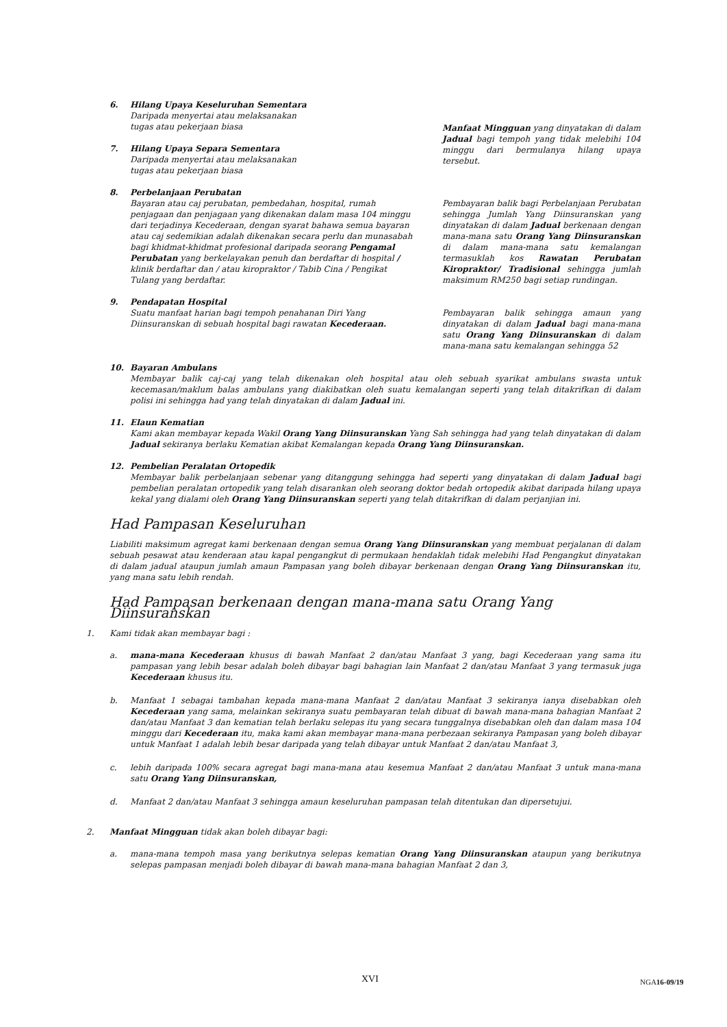6. Hilang Upaya Keseluruhan Sementara
Daripada menyertai atau melaksanakan
tugas atau pekerjaan biasa
7. Hilang Upaya Separa Sementara
Daripada menyertai atau melaksanakan
tugas atau pekerjaan biasa
Manfaat Mingguan yang dinyatakan di dalam Jadual bagi tempoh yang tidak melebihi 104 minggu dari bermulanya hilang upaya tersebut.
8. Perbelanjaan Perubatan
Bayaran atau caj perubatan, pembedahan, hospital, rumah penjagaan dan penjagaan yang dikenakan dalam masa 104 minggu dari terjadinya Kecederaan, dengan syarat bahawa semua bayaran atau caj sedemikian adalah dikenakan secara perlu dan munasabah bagi khidmat-khidmat profesional daripada seorang Pengamal Perubatan yang berkelayakan penuh dan berdaftar di hospital / klinik berdaftar dan / atau kiropraktor / Tabib Cina / Pengikat Tulang yang berdaftar.
Pembayaran balik bagi Perbelanjaan Perubatan sehingga Jumlah Yang Diinsuranskan yang dinyatakan di dalam Jadual berkenaan dengan mana-mana satu Orang Yang Diinsuranskan di dalam mana-mana satu kemalangan termasuklah kos Rawatan Perubatan Kiropraktor/ Tradisional sehingga jumlah maksimum RM250 bagi setiap rundingan.
9. Pendapatan Hospital
Suatu manfaat harian bagi tempoh penahanan Diri Yang Diinsuranskan di sebuah hospital bagi rawatan Kecederaan.
Pembayaran balik sehingga amaun yang dinyatakan di dalam Jadual bagi mana-mana satu Orang Yang Diinsuranskan di dalam mana-mana satu kemalangan sehingga 52
10. Bayaran Ambulans
Membayar balik caj-caj yang telah dikenakan oleh hospital atau oleh sebuah syarikat ambulans swasta untuk kecemasan/maklum balas ambulans yang diakibatkan oleh suatu kemalangan seperti yang telah ditakrifkan di dalam polisi ini sehingga had yang telah dinyatakan di dalam Jadual ini.
11. Elaun Kematian
Kami akan membayar kepada Wakil Orang Yang Diinsuranskan Yang Sah sehingga had yang telah dinyatakan di dalam Jadual sekiranya berlaku Kematian akibat Kemalangan kepada Orang Yang Diinsuranskan.
12. Pembelian Peralatan Ortopedik
Membayar balik perbelanjaan sebenar yang ditanggung sehingga had seperti yang dinyatakan di dalam Jadual bagi pembelian peralatan ortopedik yang telah disarankan oleh seorang doktor bedah ortopedik akibat daripada hilang upaya kekal yang dialami oleh Orang Yang Diinsuranskan seperti yang telah ditakrifkan di dalam perjanjian ini.
Had Pampasan Keseluruhan
Liabiliti maksimum agregat kami berkenaan dengan semua Orang Yang Diinsuranskan yang membuat perjalanan di dalam sebuah pesawat atau kenderaan atau kapal pengangkut di permukaan hendaklah tidak melebihi Had Pengangkut dinyatakan di dalam jadual ataupun jumlah amaun Pampasan yang boleh dibayar berkenaan dengan Orang Yang Diinsuranskan itu, yang mana satu lebih rendah.
Had Pampasan berkenaan dengan mana-mana satu Orang Yang Diinsuranskan
1. Kami tidak akan membayar bagi :
a. mana-mana Kecederaan khusus di bawah Manfaat 2 dan/atau Manfaat 3 yang, bagi Kecederaan yang sama itu pampasan yang lebih besar adalah boleh dibayar bagi bahagian lain Manfaat 2 dan/atau Manfaat 3 yang termasuk juga Kecederaan khusus itu.
b. Manfaat 1 sebagai tambahan kepada mana-mana Manfaat 2 dan/atau Manfaat 3 sekiranya ianya disebabkan oleh Kecederaan yang sama, melainkan sekiranya suatu pembayaran telah dibuat di bawah mana-mana bahagian Manfaat 2 dan/atau Manfaat 3 dan kematian telah berlaku selepas itu yang secara tunggalnya disebabkan oleh dan dalam masa 104 minggu dari Kecederaan itu, maka kami akan membayar mana-mana perbezaan sekiranya Pampasan yang boleh dibayar untuk Manfaat 1 adalah lebih besar daripada yang telah dibayar untuk Manfaat 2 dan/atau Manfaat 3,
c. lebih daripada 100% secara agregat bagi mana-mana atau kesemua Manfaat 2 dan/atau Manfaat 3 untuk mana-mana satu Orang Yang Diinsuranskan,
d. Manfaat 2 dan/atau Manfaat 3 sehingga amaun keseluruhan pampasan telah ditentukan dan dipersetujui.
2. Manfaat Mingguan tidak akan boleh dibayar bagi:
a. mana-mana tempoh masa yang berikutnya selepas kematian Orang Yang Diinsuranskan ataupun yang berikutnya selepas pampasan menjadi boleh dibayar di bawah mana-mana bahagian Manfaat 2 dan 3,
XVI NGA16-09/19